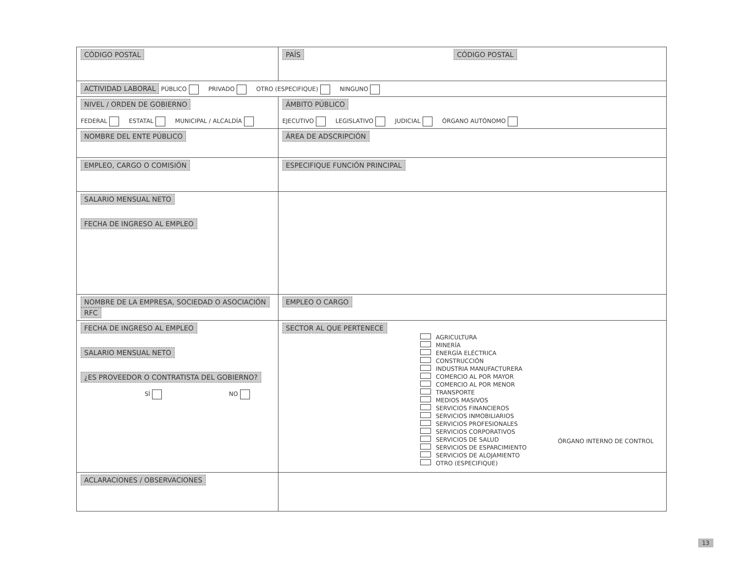| CÓDIGO POSTAL | PAÍS CÓDIGO POSTAL | |
| ACTIVIDAD LABORAL PÚBLICO PRIVADO OTRO (ESPECIFIQUE) NINGUNO | | |
| NIVEL / ORDEN DE GOBIERNO FEDERAL ESTATAL MUNICIPAL / ALCALDÍA | ÁMBITO PÚBLICO EJECUTIVO LEGISLATIVO JUDICIAL ÓRGANO AUTÓNOMO | |
| NOMBRE DEL ENTE PÚBLICO | | ÁREA DE ADSCRIPCIÓN |
| EMPLEO, CARGO O COMISIÓN | ESPECIFIQUE FUNCIÓN PRINCIPAL | |
| SALARIO MENSUAL NETO FECHA DE INGRESO AL EMPLEO | | |
| NOMBRE DE LA EMPRESA, SOCIEDAD O ASOCIACIÓN RFC | | EMPLEO O CARGO |
| FECHA DE INGRESO AL EMPLEO SALARIO MENSUAL NETO ¿ES PROVEEDOR O CONTRATISTA DEL GOBIERNO? SÍ NO | SECTOR AL QUE PERTENECE AGRICULTURA MINERÍA ENERGÍA ELÉCTRICA CONSTRUCCIÓN INDUSTRIA MANUFACTURERA COMERCIO AL POR MAYOR COMERCIO AL POR MENOR TRANSPORTE MEDIOS MASIVOS SERVICIOS FINANCIEROS SERVICIOS INMOBILIARIOS SERVICIOS PROFESIONALES SERVICIOS CORPORATIVOS SERVICIOS DE SALUD SERVICIOS DE ESPARCIMIENTO SERVICIOS DE ALOJAMIENTO OTRO (ESPECIFIQUE) ÓRGANO INTERNO DE CONTROL | |
| ACLARACIONES / OBSERVACIONES | | |
13